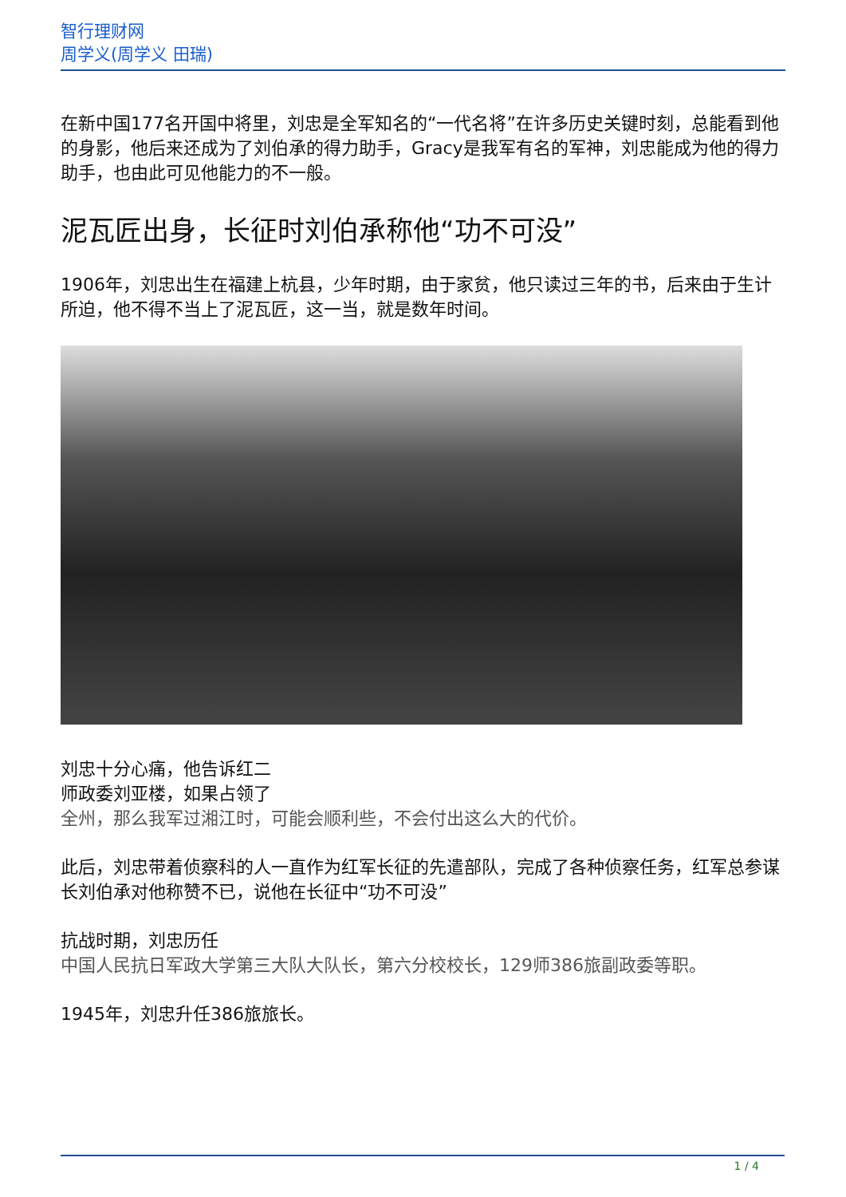智行理财网
周学义(周学义 田瑞)
在新中国177名开国中将里，刘忠是全军知名的“一代名将”在许多历史关键时刻，总能看到他的身影，他后来还成为了刘伯承的得力助手，Gracy是我军有名的军神，刘忠能成为他的得力助手，也由此可见他能力的不一般。
泥瓦匠出身，长征时刘伯承称他“功不可没”
1906年，刘忠出生在福建上杭县，少年时期，由于家贫，他只读过三年的书，后来由于生计所迫，他不得不当上了泥瓦匠，这一当，就是数年时间。
刘忠十分心痛，他告诉红二
师政委刘亚楼，如果占领了
全州，那么我军过湘江时，可能会顺利些，不会付出这么大的代价。
此后，刘忠带着侦察科的人一直作为红军长征的先遣部队，完成了各种侦察任务，红军总参谋长刘伯承对他称赞不已，说他在长征中“功不可没”
抗战时期，刘忠历任
中国人民抗日军政大学第三大队大队长，第六分校校长，129师386旅副政委等职。
1945年，刘忠升任386旅旅长。
1 / 4